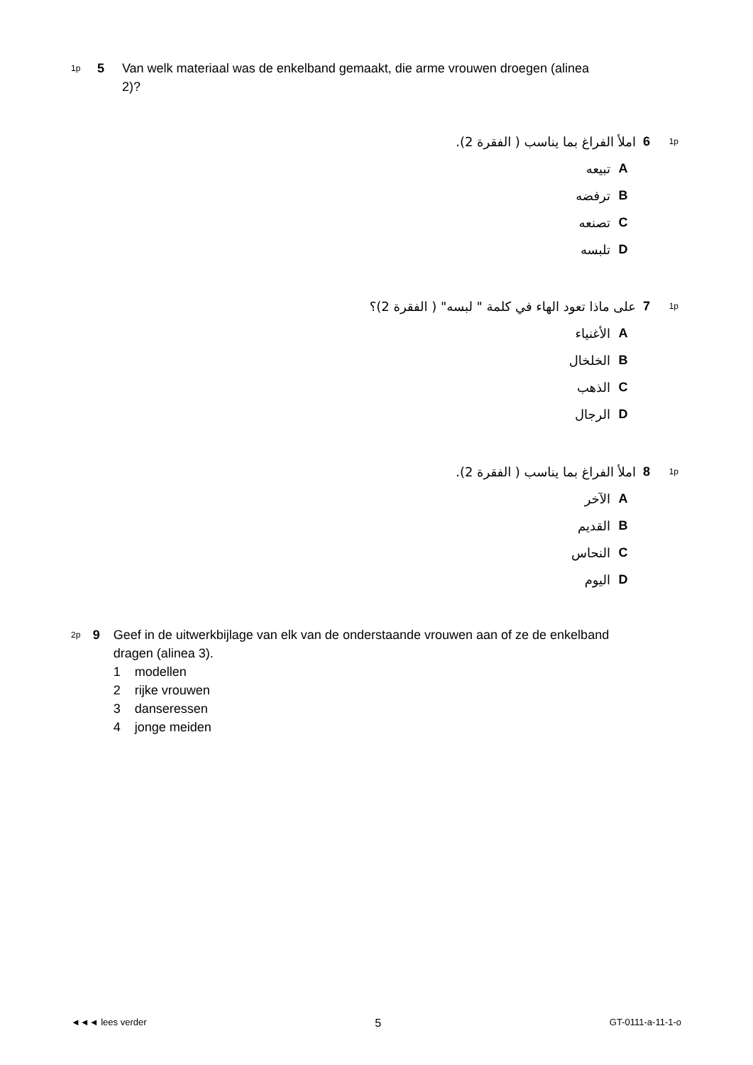1p 5 Van welk materiaal was de enkelband gemaakt, die arme vrouwen droegen (alinea 2)?
1p 6 املأ الفراغ بما يناسب ( الفقرة 2).
Aتبيعه
Bترفضه
Cتصنعه
Dتلبسه
1p 7 على ماذا تعود الهاء في كلمة " لبسه" ( الفقرة 2)؟
Aالأغنياء
Bالخلخال
Cالذهب
Dالرجال
1p 8 املأ الفراغ بما يناسب ( الفقرة 2).
Aالآخر
Bالقديم
Cالنحاس
Dاليوم
2p 9 Geef in de uitwerkbijlage van elk van de onderstaande vrouwen aan of ze de enkelband dragen (alinea 3).
1 modellen
2 rijke vrouwen
3 danseressen
4 jonge meiden
◄◄◄ lees verder 5 GT-0111-a-11-1-o